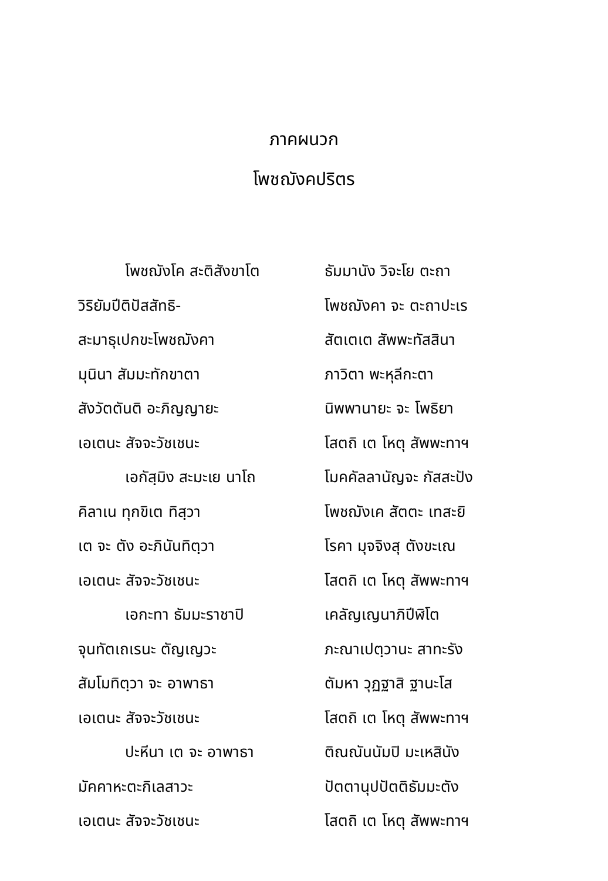ภาคผนวก
โพชฌังคปริตร
| โพชฌังโค สะติสังขาโต | ธัมมานัง วิจะโย ตะถา |
| วิริยัมปีติปัสสัทธิ- | โพชฌังคา จะ ตะถาปะเร |
| สะมาธุเปกขะโพชฌังคา | สัตเตเต สัพพะทัสสินา |
| มุนินา สัมมะทักขาตา | ภาวิตา พะหุลีกะตา |
| สังวัตตันติ อะภิญญายะ | นิพพานายะ จะ โพธิยา |
| เอเตนะ สัจจะวัชเชนะ | โสตถิ เต โหตุ สัพพะทาฯ |
| เอกัสฺมิง สะมะเย นาโถ | โมคคัลลานัญจะ กัสสะปัง |
| คิลาเน ทุกขิเต ทิสฺวา | โพชฌังเค สัตตะ เทสะยิ |
| เต จะ ตัง อะภินันทิตฺวา | โรคา มุจจิงสุ ตังขะเณ |
| เอเตนะ สัจจะวัชเชนะ | โสตถิ เต โหตุ สัพพะทาฯ |
| เอกะทา ธัมมะราชาปิ | เคลัญเญนาภิปีฬิโต |
| จุนทัตเถเรนะ ตัญเญวะ | ภะณาเปตฺวานะ สาทะรัง |
| สัมโมทิตฺวา จะ อาพาธา | ตัมหา วุฏฐาสิ ฐานะโส |
| เอเตนะ สัจจะวัชเชนะ | โสตถิ เต โหตุ สัพพะทาฯ |
| ปะหีนา เต จะ อาพาธา | ติณณันนัมปิ มะเหสินัง |
| มัคคาหะตะกิเลสาวะ | ปัตตานุปปัตติธัมมะตัง |
| เอเตนะ สัจจะวัชเชนะ | โสตถิ เต โหตุ สัพพะทาฯ |